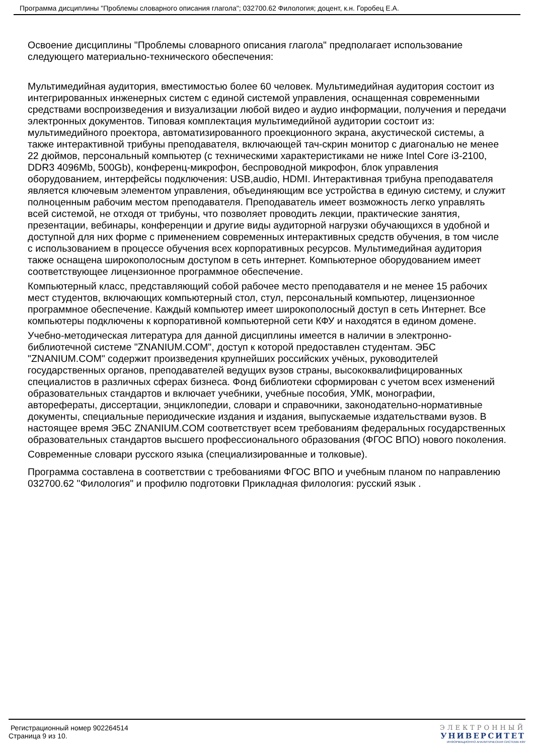Программа дисциплины "Проблемы словарного описания глагола"; 032700.62 Филология; доцент, к.н. Горобец Е.А.
Освоение дисциплины "Проблемы словарного описания глагола" предполагает использование следующего материально-технического обеспечения:
Мультимедийная аудитория, вместимостью более 60 человек. Мультимедийная аудитория состоит из интегрированных инженерных систем с единой системой управления, оснащенная современными средствами воспроизведения и визуализации любой видео и аудио информации, получения и передачи электронных документов. Типовая комплектация мультимедийной аудитории состоит из: мультимедийного проектора, автоматизированного проекционного экрана, акустической системы, а также интерактивной трибуны преподавателя, включающей тач-скрин монитор с диагональю не менее 22 дюймов, персональный компьютер (с техническими характеристиками не ниже Intel Core i3-2100, DDR3 4096Mb, 500Gb), конференц-микрофон, беспроводной микрофон, блок управления оборудованием, интерфейсы подключения: USB,audio, HDMI. Интерактивная трибуна преподавателя является ключевым элементом управления, объединяющим все устройства в единую систему, и служит полноценным рабочим местом преподавателя. Преподаватель имеет возможность легко управлять всей системой, не отходя от трибуны, что позволяет проводить лекции, практические занятия, презентации, вебинары, конференции и другие виды аудиторной нагрузки обучающихся в удобной и доступной для них форме с применением современных интерактивных средств обучения, в том числе с использованием в процессе обучения всех корпоративных ресурсов. Мультимедийная аудитория также оснащена широкополосным доступом в сеть интернет. Компьютерное оборудованием имеет соответствующее лицензионное программное обеспечение.
Компьютерный класс, представляющий собой рабочее место преподавателя и не менее 15 рабочих мест студентов, включающих компьютерный стол, стул, персональный компьютер, лицензионное программное обеспечение. Каждый компьютер имеет широкополосный доступ в сеть Интернет. Все компьютеры подключены к корпоративной компьютерной сети КФУ и находятся в едином домене.
Учебно-методическая литература для данной дисциплины имеется в наличии в электронно-библиотечной системе "ZNANIUM.COM", доступ к которой предоставлен студентам. ЭБС "ZNANIUM.COM" содержит произведения крупнейших российских учёных, руководителей государственных органов, преподавателей ведущих вузов страны, высококвалифицированных специалистов в различных сферах бизнеса. Фонд библиотеки сформирован с учетом всех изменений образовательных стандартов и включает учебники, учебные пособия, УМК, монографии, авторефераты, диссертации, энциклопедии, словари и справочники, законодательно-нормативные документы, специальные периодические издания и издания, выпускаемые издательствами вузов. В настоящее время ЭБС ZNANIUM.COM соответствует всем требованиям федеральных государственных образовательных стандартов высшего профессионального образования (ФГОС ВПО) нового поколения.
Современные словари русского языка (специализированные и толковые).
Программа составлена в соответствии с требованиями ФГОС ВПО и учебным планом по направлению 032700.62 "Филология" и профилю подготовки Прикладная филология: русский язык .
Регистрационный номер 902264514
Страница 9 из 10.
ЭЛЕКТРОННЫЙ
УНИВЕРСИТЕТ
ИНФОРМАЦИОННО АНАЛИТИЧЕСКАЯ СИСТЕМА КФУ